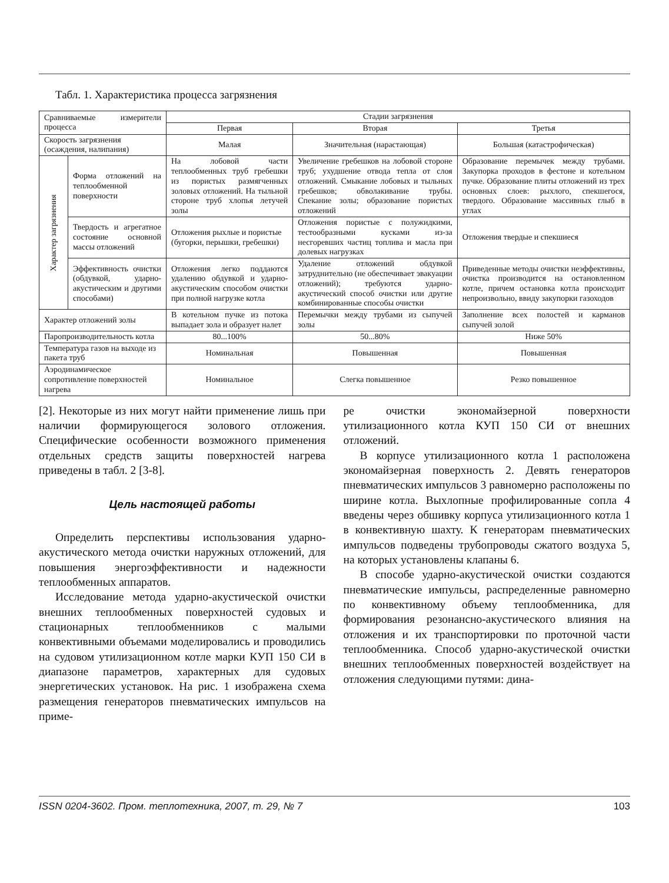Табл. 1. Характеристика процесса загрязнения
| Сравниваемые измерители процесса | | Стадии загрязнения | | |
| --- | --- | --- | --- | --- |
| | | Первая | Вторая | Третья |
| Скорость загрязнения (осаждения, налипания) | | Малая | Значительная (нарастающая) | Большая (катастрофическая) |
| Характер загрязнения | Форма отложений на теплообменной поверхности | На лобовой части теплообменных труб гребешки из пористых размягченных золовых отложений. На тыльной стороне труб хлопья летучей золы | Увеличение гребешков на лобовой стороне труб; ухудшение отвода тепла от слоя отложений. Смыкание лобовых и тыльных гребешков; обволакивание трубы. Спекание золы; образование пористых отложений | Образование перемычек между трубами. Закупорка проходов в фестоне и котельном пучке. Образование плиты отложений из трех основных слоев: рыхлого, спекшегося, твердого. Образование массивных глыб в углах |
| | Твердость и агрегатное состояние основной массы отложений | Отложения рыхлые и пористые (бугорки, перышки, гребешки) | Отложения пористые с полужидкими, тестообразными кусками из-за несгоревших частиц топлива и масла при долевых нагрузках | Отложения твердые и спекшиеся |
| | Эффективность очистки (обдувкой, ударно-акустическим и другими способами) | Отложения легко поддаются удалению обдувкой и ударно-акустическим способом очистки при полной нагрузке котла | Удаление отложений обдувкой затруднительно (не обеспечивает эвакуации отложений); требуются ударно-акустический способ очистки или другие комбинированные способы очистки | Приведенные методы очистки неэффективны, очистка производится на остановленном котле, причем остановка котла происходит непроизвольно, ввиду закупорки газоходов |
| Характер отложений золы | | В котельном пучке из потока выпадает зола и образует налет | Перемычки между трубами из сыпучей золы | Заполнение всех полостей и карманов сыпучей золой |
| Паропроизводительность котла | | 80...100% | 50...80% | Ниже 50% |
| Температура газов на выходе из пакета труб | | Номинальная | Повышенная | Повышенная |
| Аэродинамическое сопротивление поверхностей нагрева | | Номинальное | Слегка повышенное | Резко повышенное |
[2]. Некоторые из них могут найти применение лишь при наличии формирующегося золового отложения. Специфические особенности возможного применения отдельных средств защиты поверхностей нагрева приведены в табл. 2 [3-8].
Цель настоящей работы
Определить перспективы использования ударно-акустического метода очистки наружных отложений, для повышения энергоэффективности и надежности теплообменных аппаратов.
Исследование метода ударно-акустической очистки внешних теплообменных поверхностей судовых и стационарных теплообменников с малыми конвективными объемами моделировались и проводились на судовом утилизационном котле марки КУП 150 СИ в диапазоне параметров, характерных для судовых энергетических установок. На рис. 1 изображена схема размещения генераторов пневматических импульсов на приме-
ре очистки экономайзерной поверхности утилизационного котла КУП 150 СИ от внешних отложений.
В корпусе утилизационного котла 1 расположена экономайзерная поверхность 2. Девять генераторов пневматических импульсов 3 равномерно расположены по ширине котла. Выхлопные профилированные сопла 4 введены через обшивку корпуса утилизационного котла 1 в конвективную шахту. К генераторам пневматических импульсов подведены трубопроводы сжатого воздуха 5, на которых установлены клапаны 6.
В способе ударно-акустической очистки создаются пневматические импульсы, распределенные равномерно по конвективному объему теплообменника, для формирования резонансно-акустического влияния на отложения и их транспортировки по проточной части теплообменника. Способ ударно-акустической очистки внешних теплообменных поверхностей воздействует на отложения следующими путями: дина-
ISSN 0204-3602. Пром. теплотехника, 2007, т. 29, № 7 103